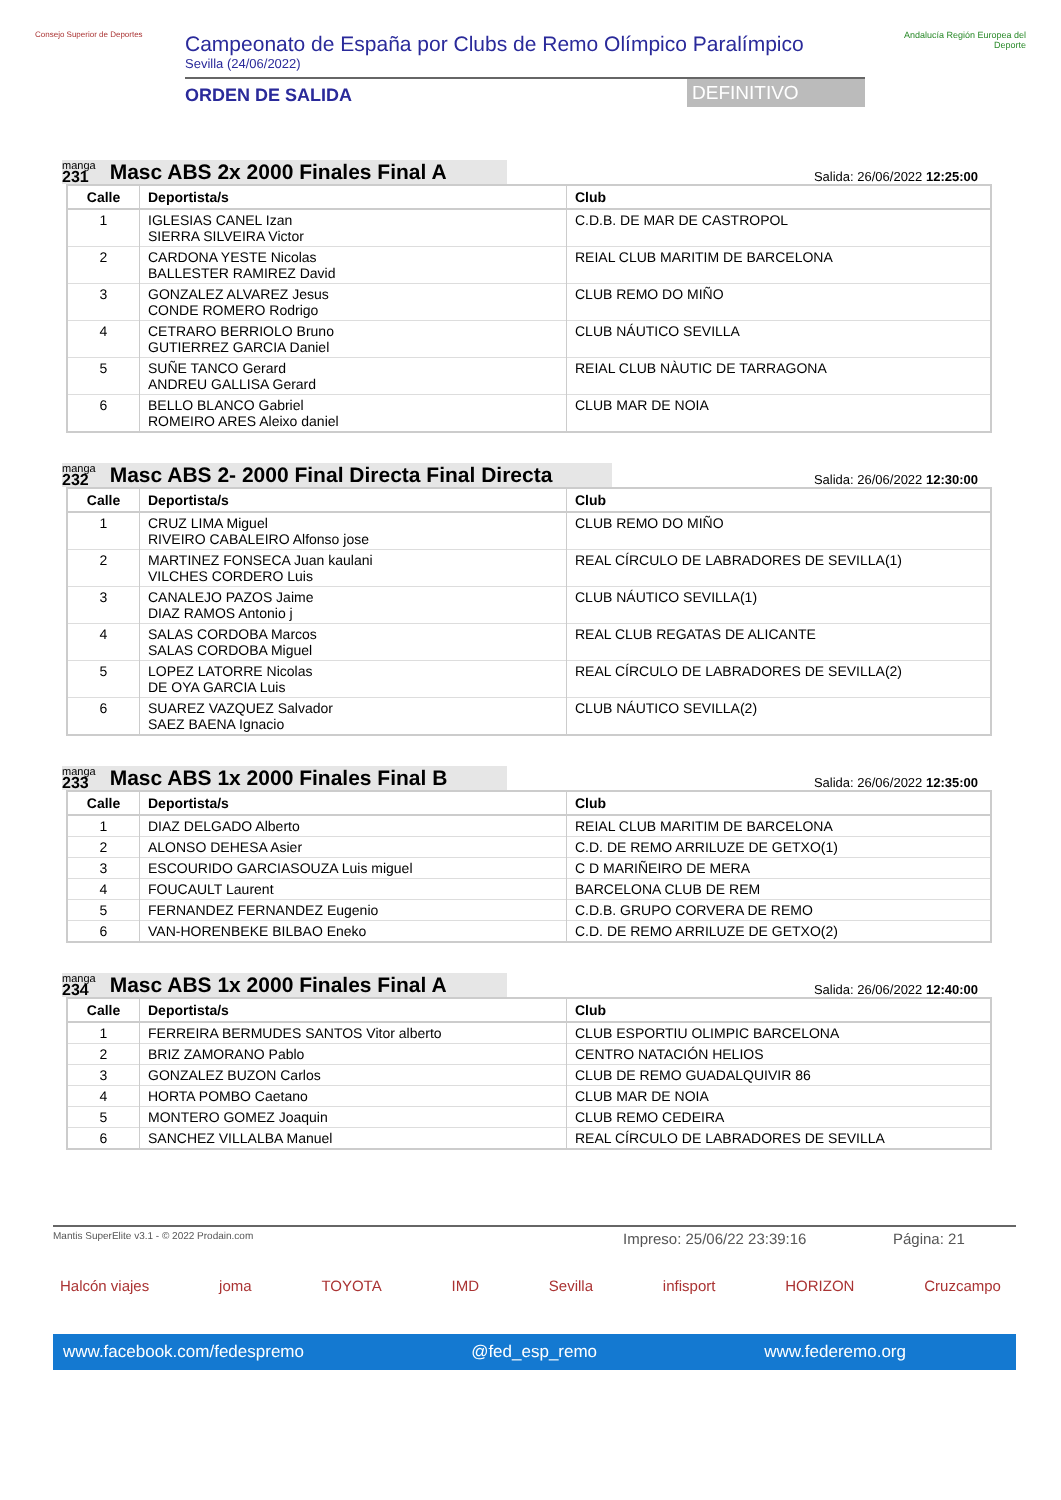Consejo Superior de Deportes
Campeonato de España por Clubs de Remo Olímpico Paralímpico
Sevilla (24/06/2022)
ORDEN DE SALIDA DEFINITIVO
Andalucía Región Europea del Deporte
manga
231 Masc ABS 2x 2000 Finales Final A
Salida: 26/06/2022 12:25:00
| Calle | Deportista/s | Club |
| --- | --- | --- |
| 1 | IGLESIAS CANEL Izan SIERRA SILVEIRA Victor | C.D.B. DE MAR DE CASTROPOL |
| 2 | CARDONA YESTE Nicolas BALLESTER RAMIREZ David | REIAL CLUB MARITIM DE BARCELONA |
| 3 | GONZALEZ ALVAREZ Jesus CONDE ROMERO Rodrigo | CLUB REMO DO MIÑO |
| 4 | CETRARO BERRIOLO Bruno GUTIERREZ GARCIA Daniel | CLUB NÁUTICO SEVILLA |
| 5 | SUÑE TANCO Gerard ANDREU GALLISA Gerard | REIAL CLUB NÀUTIC DE TARRAGONA |
| 6 | BELLO BLANCO Gabriel ROMEIRO ARES Aleixo daniel | CLUB MAR DE NOIA |
manga
232 Masc ABS 2- 2000 Final Directa Final Directa
Salida: 26/06/2022 12:30:00
| Calle | Deportista/s | Club |
| --- | --- | --- |
| 1 | CRUZ LIMA Miguel RIVEIRO CABALEIRO Alfonso jose | CLUB REMO DO MIÑO |
| 2 | MARTINEZ FONSECA Juan kaulani VILCHES CORDERO Luis | REAL CÍRCULO DE LABRADORES DE SEVILLA(1) |
| 3 | CANALEJO PAZOS Jaime DIAZ RAMOS Antonio j | CLUB NÁUTICO SEVILLA(1) |
| 4 | SALAS CORDOBA Marcos SALAS CORDOBA Miguel | REAL CLUB REGATAS DE ALICANTE |
| 5 | LOPEZ LATORRE Nicolas DE OYA GARCIA Luis | REAL CÍRCULO DE LABRADORES DE SEVILLA(2) |
| 6 | SUAREZ VAZQUEZ Salvador SAEZ BAENA Ignacio | CLUB NÁUTICO SEVILLA(2) |
manga
233 Masc ABS 1x 2000 Finales Final B
Salida: 26/06/2022 12:35:00
| Calle | Deportista/s | Club |
| --- | --- | --- |
| 1 | DIAZ DELGADO Alberto | REIAL CLUB MARITIM DE BARCELONA |
| 2 | ALONSO DEHESA Asier | C.D. DE REMO ARRILUZE DE GETXO(1) |
| 3 | ESCOURIDO GARCIASOUZA Luis miguel | C D MARIÑEIRO DE MERA |
| 4 | FOUCAULT Laurent | BARCELONA CLUB DE REM |
| 5 | FERNANDEZ FERNANDEZ Eugenio | C.D.B. GRUPO CORVERA DE REMO |
| 6 | VAN-HORENBEKE BILBAO Eneko | C.D. DE REMO ARRILUZE DE GETXO(2) |
manga
234 Masc ABS 1x 2000 Finales Final A
Salida: 26/06/2022 12:40:00
| Calle | Deportista/s | Club |
| --- | --- | --- |
| 1 | FERREIRA BERMUDES SANTOS Vitor alberto | CLUB ESPORTIU OLIMPIC BARCELONA |
| 2 | BRIZ ZAMORANO Pablo | CENTRO NATACIÓN HELIOS |
| 3 | GONZALEZ BUZON Carlos | CLUB DE REMO GUADALQUIVIR 86 |
| 4 | HORTA POMBO Caetano | CLUB MAR DE NOIA |
| 5 | MONTERO GOMEZ Joaquin | CLUB REMO CEDEIRA |
| 6 | SANCHEZ VILLALBA Manuel | REAL CÍRCULO DE LABRADORES DE SEVILLA |
Mantis SuperElite v3.1 - © 2022 Prodain.com Impreso: 25/06/22 23:39:16 Página: 21
Halcón viajes joma TOYOTA IMD Sevilla infisport HORIZON Cruzcampo
www.facebook.com/fedespremo @fed_esp_remo www.federemo.org